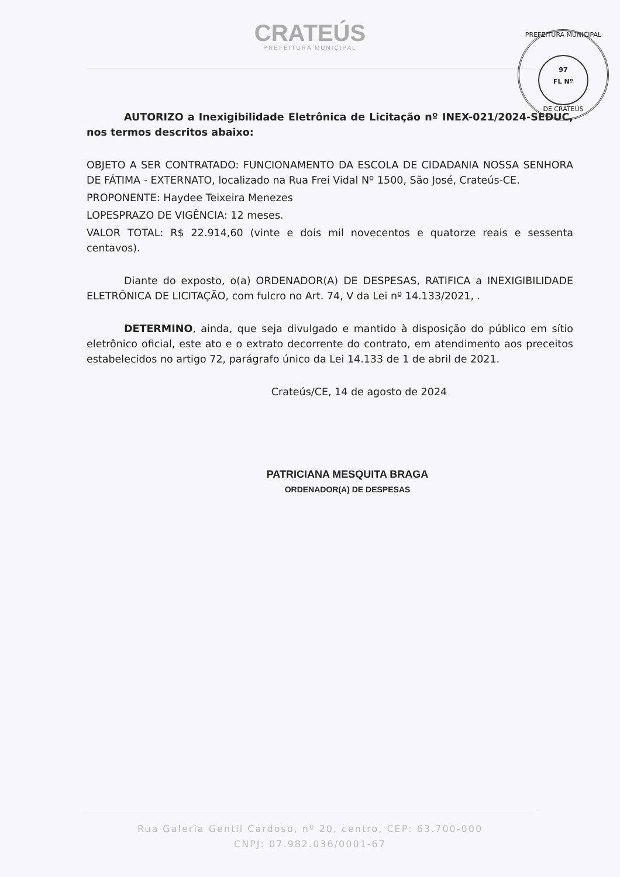CRATEÚS
PREFEITURA MUNICIPAL
PREFEITURA MUNICIPAL
97
FL Nº
DE CRATEÚS
AUTORIZO a Inexigibilidade Eletrônica de Licitação nº INEX-021/2024-SEDUC, nos termos descritos abaixo:
OBJETO A SER CONTRATADO: FUNCIONAMENTO DA ESCOLA DE CIDADANIA NOSSA SENHORA DE FÁTIMA - EXTERNATO, localizado na Rua Frei Vidal Nº 1500, São José, Crateús-CE.
PROPONENTE: Haydee Teixeira Menezes
LOPESPRAZO DE VIGÊNCIA: 12 meses.
VALOR TOTAL: R$ 22.914,60 (vinte e dois mil novecentos e quatorze reais e sessenta centavos).
Diante do exposto, o(a) ORDENADOR(A) DE DESPESAS, RATIFICA a INEXIGIBILIDADE ELETRÔNICA DE LICITAÇÃO, com fulcro no Art. 74, V da Lei nº 14.133/2021, .
DETERMINO, ainda, que seja divulgado e mantido à disposição do público em sítio eletrônico oficial, este ato e o extrato decorrente do contrato, em atendimento aos preceitos estabelecidos no artigo 72, parágrafo único da Lei 14.133 de 1 de abril de 2021.
Crateús/CE, 14 de agosto de 2024
PATRICIANA MESQUITA BRAGA
ORDENADOR(A) DE DESPESAS
Rua Galeria Gentil Cardoso, nº 20, centro, CEP: 63.700-000
CNPJ: 07.982.036/0001-67